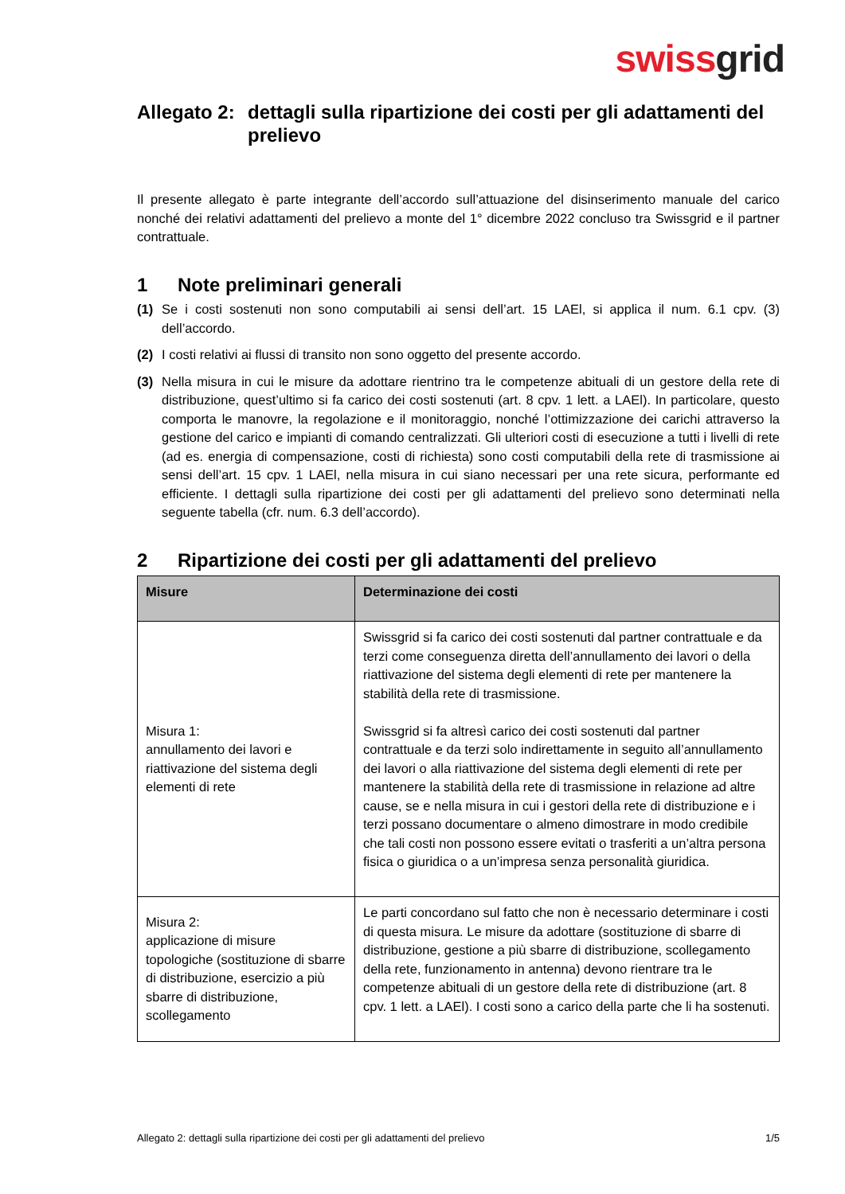swiss grid
Allegato 2: dettagli sulla ripartizione dei costi per gli adattamenti del prelievo
Il presente allegato è parte integrante dell’accordo sull’attuazione del disinserimento manuale del carico nonché dei relativi adattamenti del prelievo a monte del 1° dicembre 2022 concluso tra Swissgrid e il partner contrattuale.
1 Note preliminari generali
(1) Se i costi sostenuti non sono computabili ai sensi dell’art. 15 LAEl, si applica il num. 6.1 cpv. (3) dell’accordo.
(2) I costi relativi ai flussi di transito non sono oggetto del presente accordo.
(3) Nella misura in cui le misure da adottare rientrino tra le competenze abituali di un gestore della rete di distribuzione, quest’ultimo si fa carico dei costi sostenuti (art. 8 cpv. 1 lett. a LAEl). In particolare, questo comporta le manovre, la regolazione e il monitoraggio, nonché l’ottimizzazione dei carichi attraverso la gestione del carico e impianti di comando centralizzati. Gli ulteriori costi di esecuzione a tutti i livelli di rete (ad es. energia di compensazione, costi di richiesta) sono costi computabili della rete di trasmissione ai sensi dell’art. 15 cpv. 1 LAEl, nella misura in cui siano necessari per una rete sicura, performante ed efficiente. I dettagli sulla ripartizione dei costi per gli adattamenti del prelievo sono determinati nella seguente tabella (cfr. num. 6.3 dell’accordo).
2 Ripartizione dei costi per gli adattamenti del prelievo
| Misure | Determinazione dei costi |
| --- | --- |
| Misura 1: annullamento dei lavori e riattivazione del sistema degli elementi di rete | Swissgrid si fa carico dei costi sostenuti dal partner contrattuale e da terzi come conseguenza diretta dell’annullamento dei lavori o della riattivazione del sistema degli elementi di rete per mantenere la stabilità della rete di trasmissione. Swissgrid si fa altresì carico dei costi sostenuti dal partner contrattuale e da terzi solo indirettamente in seguito all’annullamento dei lavori o alla riattivazione del sistema degli elementi di rete per mantenere la stabilità della rete di trasmissione in relazione ad altre cause, se e nella misura in cui i gestori della rete di distribuzione e i terzi possano documentare o almeno dimostrare in modo credibile che tali costi non possono essere evitati o trasferiti a un’altra persona fisica o giuridica o a un’impresa senza personalità giuridica. |
| Misura 2: applicazione di misure topologiche (sostituzione di sbarre di distribuzione, esercizio a più sbarre di distribuzione, scollegamento | Le parti concordano sul fatto che non è necessario determinare i costi di questa misura. Le misure da adottare (sostituzione di sbarre di distribuzione, gestione a più sbarre di distribuzione, scollegamento della rete, funzionamento in antenna) devono rientrare tra le competenze abituali di un gestore della rete di distribuzione (art. 8 cpv. 1 lett. a LAEl). I costi sono a carico della parte che li ha sostenuti. |
Allegato 2: dettagli sulla ripartizione dei costi per gli adattamenti del prelievo 1/5